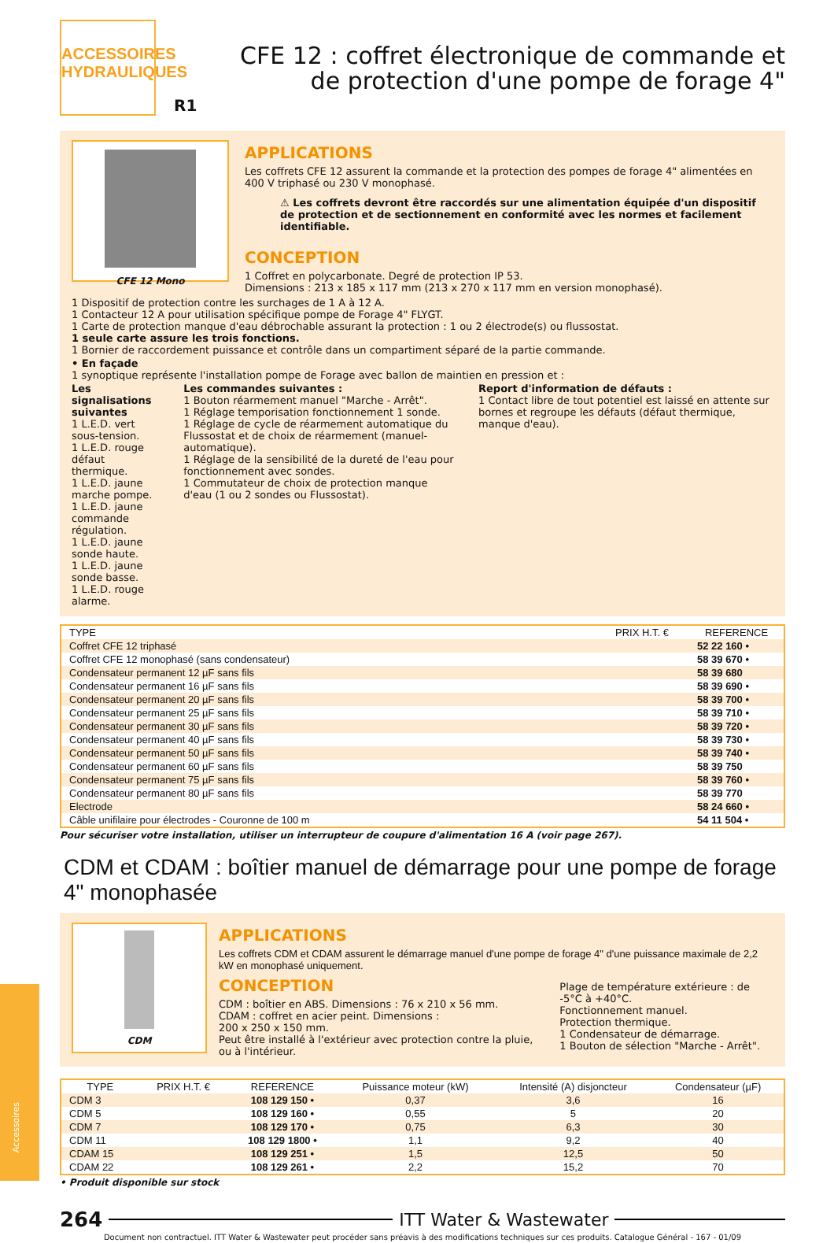ACCESSOIRES
HYDRAULIQUES
CFE 12 : coffret électronique de commande et
de protection d'une pompe de forage 4"
R1
CFE 12 Mono
APPLICATIONS
Les coffrets CFE 12 assurent la commande et la protection des pompes de forage 4" alimentées en 400 V triphasé ou 230 V monophasé.
⚠ Les coffrets devront être raccordés sur une alimentation équipée d'un dispositif de protection et de sectionnement en conformité avec les normes et facilement identifiable.
CONCEPTION
1 Coffret en polycarbonate. Degré de protection IP 53.
Dimensions : 213 x 185 x 117 mm (213 x 270 x 117 mm en version monophasé).
1 Dispositif de protection contre les surchages de 1 A à 12 A.
1 Contacteur 12 A pour utilisation spécifique pompe de Forage 4" FLYGT.
1 Carte de protection manque d'eau débrochable assurant la protection : 1 ou 2 électrode(s) ou flussostat.
1 seule carte assure les trois fonctions.
1 Bornier de raccordement puissance et contrôle dans un compartiment séparé de la partie commande.
• En façade
1 synoptique représente l'installation pompe de Forage avec ballon de maintien en pression et :
Les signalisations suivantes
1 L.E.D. vert sous-tension.
1 L.E.D. rouge défaut thermique.
1 L.E.D. jaune marche pompe.
1 L.E.D. jaune commande régulation.
1 L.E.D. jaune sonde haute.
1 L.E.D. jaune sonde basse.
1 L.E.D. rouge alarme.
Les commandes suivantes :
1 Bouton réarmement manuel "Marche - Arrêt".
1 Réglage temporisation fonctionnement 1 sonde.
1 Réglage de cycle de réarmement automatique du Flussostat et de choix de réarmement (manuel-automatique).
1 Réglage de la sensibilité de la dureté de l'eau pour fonctionnement avec sondes.
1 Commutateur de choix de protection manque d'eau (1 ou 2 sondes ou Flussostat).
Report d'information de défauts :
1 Contact libre de tout potentiel est laissé en attente sur bornes et regroupe les défauts (défaut thermique, manque d'eau).
| TYPE | PRIX H.T. € | REFERENCE |
| --- | --- | --- |
| Coffret CFE 12 triphasé | | 52 22 160 • |
| Coffret CFE 12 monophasé (sans condensateur) | | 58 39 670 • |
| Condensateur permanent 12 µF sans fils | | 58 39 680 |
| Condensateur permanent 16 µF sans fils | | 58 39 690 • |
| Condensateur permanent 20 µF sans fils | | 58 39 700 • |
| Condensateur permanent 25 µF sans fils | | 58 39 710 • |
| Condensateur permanent 30 µF sans fils | | 58 39 720 • |
| Condensateur permanent 40 µF sans fils | | 58 39 730 • |
| Condensateur permanent 50 µF sans fils | | 58 39 740 • |
| Condensateur permanent 60 µF sans fils | | 58 39 750 |
| Condensateur permanent 75 µF sans fils | | 58 39 760 • |
| Condensateur permanent 80 µF sans fils | | 58 39 770 |
| Electrode | | 58 24 660 • |
| Câble unifilaire pour électrodes - Couronne de 100 m | | 54 11 504 • |
Pour sécuriser votre installation, utiliser un interrupteur de coupure d'alimentation 16 A (voir page 267).
CDM et CDAM : boîtier manuel de démarrage pour une pompe de forage 4" monophasée
CDM
APPLICATIONS
Les coffrets CDM et CDAM assurent le démarrage manuel d'une pompe de forage 4" d'une puissance maximale de 2,2 kW en monophasé uniquement.
CONCEPTION
CDM : boîtier en ABS. Dimensions : 76 x 210 x 56 mm.
CDAM : coffret en acier peint. Dimensions :
200 x 250 x 150 mm.
Peut être installé à l'extérieur avec protection contre la pluie, ou à l'intérieur.
Plage de température extérieure : de -5°C à +40°C.
Fonctionnement manuel.
Protection thermique.
1 Condensateur de démarrage.
1 Bouton de sélection "Marche - Arrêt".
| TYPE | PRIX H.T. € | REFERENCE | Puissance moteur (kW) | Intensité (A) disjoncteur | Condensateur (µF) |
| --- | --- | --- | --- | --- | --- |
| CDM 3 | | 108 129 150 • | 0,37 | 3,6 | 16 |
| CDM 5 | | 108 129 160 • | 0,55 | 5 | 20 |
| CDM 7 | | 108 129 170 • | 0,75 | 6,3 | 30 |
| CDM 11 | | 108 129 1800 • | 1,1 | 9,2 | 40 |
| CDAM 15 | | 108 129 251 • | 1,5 | 12,5 | 50 |
| CDAM 22 | | 108 129 261 • | 2,2 | 15,2 | 70 |
• Produit disponible sur stock
264 ITT Water & Wastewater
Document non contractuel. ITT Water & Wastewater peut procéder sans préavis à des modifications techniques sur ces produits. Catalogue Général - 167 - 01/09
Accessoires